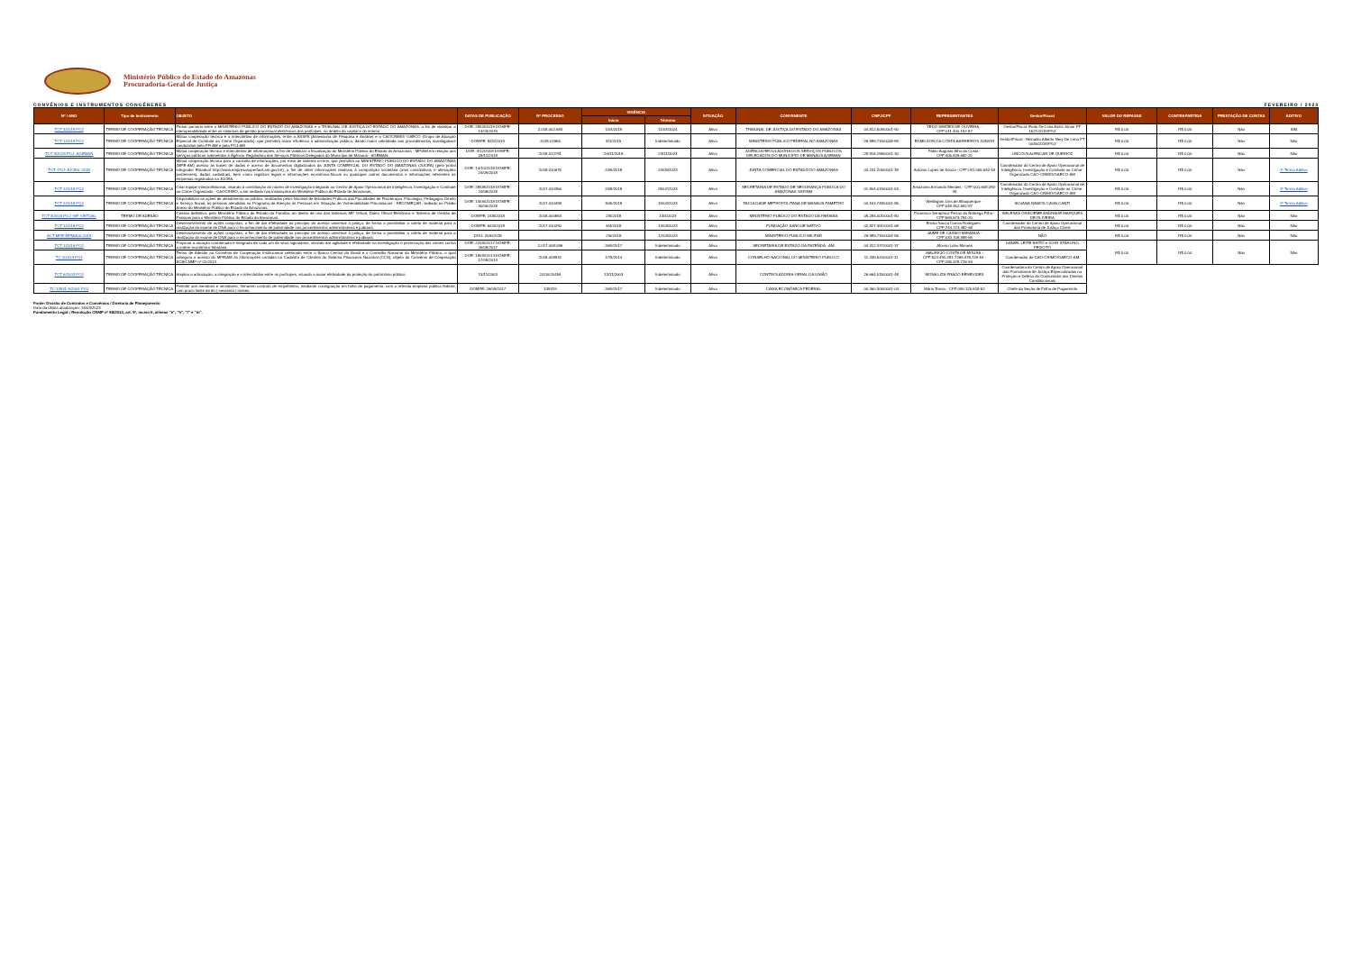Ministério Público do Estado do Amazonas
Procuradoria-Geral de Justiça
CONVÊNIOS E INSTRUMENTOS CONGÊNERES FEVEREIRO / 2023
| Nº / ANO | Tipo de Instrumento | OBJETO | DATAS DE PUBLICAÇÃO | Nº PROCESSO | VIGÊNCIA | | SITUAÇÃO | CONVENENTE | CNPJ/CPF | REPRESENTANTES | Gestor/Fiscal | VALOR DO REPASSE | CONTRAPARTIDA | PRESTAÇÃO DE CONTAS | ADITIVO |
| --- | --- | --- | --- | --- | --- | --- | --- | --- | --- | --- | --- | --- | --- | --- | --- |
| | | | | | Início | Término | | | | | | | | | |
| TCT 3/2019 PGJ | TERMO DE COOPERAÇÃO TÉCNICA | Firmar parceria entre o MINISTÉRIO PÚBLICO DO ESTADO DO AMAZONAS e o TRIBUNAL DE JUSTIÇA DO ESTADO DO AMAZONAS, a fim de viabilizar a interoperabilidade entre os sistemas de gestão processual eletrônicos dos partícipes, no âmbito da capital e do interior | DOE: 28/03/2019 DOMPE: 14/03/2019 | 2.018.002.683 | 14/3/2019 | 11/03/2024 | Ativo | TRIBUNAL DE JUSTIÇA DO ESTADO DO AMAZONAS | 04.812.509/0001-90 | YEDO SIMÕES DE OLIVEIRA, - CPF:011.400.192-87 | Gestor/Fiscal: Eudo De Lima Assis Júnior PT 1521/2019/PGJ | R$ 0,00 | R$ 0,00 | Não | SIM |
| TCT 1/2019 PGJ | TERMO DE COOPERAÇÃO TÉCNICA | Mútua cooperação técnica e o intercâmbio de informações, entre a ASSPA (Assessoria de Pesquisa e Análise) e o CAOCRIMO/ GAECO (Grupo de Atuação Especial de Combate ao Crime Organizado), que permitirá maior eficiência à administração pública, dando maior celeridade aos procedimentos investigativos conduzidos pela PR-AM e pela PGJ-AM | DOMPE: 8/01/2019 | 2018.07655 | 8/1/2019 | Indeterminado | Ativo | MINISTÉRIO PÚBLICO FEDERAL NO AMAZONAS | 26.989.715/0008-89 | EDMILSON DA COSTA BARREIROS JÚNIOR | Gestor/Fiscal : Reinaldo Alberto Nery De Lima PT 0045/2018/PGJ | R$ 0,00 | R$ 0,00 | Não | Não |
| TCT 3/2018 PGJ -AGEMAN | TERMO DE COOPERAÇÃO TÉCNICA | Mútua cooperação técnica e intercâmbio de informações, a fim de viabilizar a fiscalização do Ministério Público do Estado do Amazonas - MP/AM em relação aos serviços públicos submetidos à Agência Reguladora dos Serviços Públicos Delegados do Município de Manaus - AGEMAN. | DOE: 3/12/2018 DOMPE: 26/11/2018 | 2018.012791 | 26/11/2018 | 23/11/2023 | Ativo | AGÊNCIA REGULADORA DOS SERVIÇOS PÚBLICOS DELEGADOS DO MUNICÍPIO DE MANAUS AGEMAN | 29.916.198/0001-30 | Fábio Augusto Alho da Costa - CPF:405.828.682-20 | LINCOLN ALENCAR DE QUEIROZ | R$ 0,00 | R$ 0,00 | Não | Não |
| TCT -PGJ-JUCEA -2018 | TERMO DE COOPERAÇÃO TÉCNICA | Mútua cooperação técnica para a consulta de informações, por meio de sistema on-line, que permitirá ao MINISTÉRIO PÚBLICO DO ESTADO DO AMAZONAS (MPE-AM) acesso às bases de dados e acervo de documentos digitalizados da JUNTA COMERCIAL DO ESTADO DO AMAZONAS (JUCEA) (pelo portal integrador Estadual http://www.empresasuperfacil.am.gov.br/), a fim de obter informações relativas à composição societária (atos constitutivos e alterações posteriores), dados cadastrais, bem como registros legais e informações econômico-fiscais ou quaisquer outros documentos e informações referentes às empresas registradas na JUCEA. | DOE: 10/10/2018 DOMPE: 24/09/2018 | 2018.010675 | 24/9/2018 | 24/09/2023 | Ativo | JUNTA COMERCIAL DO ESTADO DO AMAZONAS | 04.231.205/0001-39 | Antonio Lopes de Souza - CPF:031.055.632-53 | Coordenador do Centro de Apoio Operacional de Inteligência, Investigação e Combate ao Crime-Organizado CAO-CRIMO/GAECO-AM | R$ 0,00 | R$ 0,00 | Não | 1º Termo Aditivo |
| TCT 1/2018 PGJ | TERMO DE COOPERAÇÃO TÉCNICA | Criar equipe interprofissional, visando à constituição do núcleo de investigação integrado ao Centro de Apoio Operacional de Inteligência, Investigação e Combate ao Crime Organizado - CAOCRIMO, a ser sediado nas instalações do Ministério Público do Estado do Amazonas. | DOE: 28/08/2018 DOMPE: 24/08/2018 | 2017.010356 | 24/8/2018 | 25/07/2023 | Ativo | SECRETARIA DE ESTADO DE SEGURANÇA PÚBLICA DO AMAZONAS SSP/AM | 01.804.019/0001-53 | Amazonio Armando Mendes - CPF:001.648.282-49 | Coordenador do Centro de Apoio Operacional de Inteligência, Investigação e Combate ao Crime-Organizado CAO-CRIMO/GAECO-AM | R$ 0,00 | R$ 0,00 | Não | 1º Termo Aditivo |
| TCT 2/2018 PGJ | TERMO DE COOPERAÇÃO TÉCNICA | Disponibilizar as ações de atendimento ao público, realizadas pelos Núcleos de Atividades Práticas das Faculdades de Fisioterapia, Psicologia, Pedagogia, Direito e Serviço Social, às pessoas atendidas no Programa de Atenção às Pessoas em Situação de Vulnerabilidade Psicossocial - RECOMEÇAR, sediado no Prédio Anexo do Ministério Público do Estado do Amazonas. | DOE: 14/06/2018 DOMPE: 30/05/2018 | 2017.010498 | 30/5/2018 | 19/04/2023 | Ativo | FACULDADE METROPOLITANA DE MANAUS FAMETRO | 04.153.748/0001-85 | Wellington Lins de Albuquerque - CPF:048.452.692-87 | SILVANA RAMOS CAVALCANTI | R$ 0,00 | R$ 0,00 | Não | 2º Termo Aditivo |
| TCT 3/2018 PGJ -MP VIRTUAL | TERMO DE ADESÃO | Cessão definitiva, pelo Ministério Público do Estado da Paraíba, do direito de uso dos sistemas MP Virtual, Diário Oficial Eletrônico e Sistema de Gestão de Pessoas para o Ministério Público do Estado do Amazonas. | DOMPE: 2/05/2018 | 2018.000863 | 2/5/2018 | 13/4/2023 | Ativo | MINISTÉRIO PUBLICO DO ESTADO DA PARAIBA | 09.284.001/0001-80 | Francisco Seráphico Ferraz da Nóbrega Filho - CPF:569.573.784-20 | WALESKA GRACIEME ANDRADE MARQUES DE OLIVEIRA | R$ 0,00 | R$ 0,00 | Não | Não |
| TCT 1/2018 PGJ | TERMO DE COOPERAÇÃO TÉCNICA | Desenvolvimento de ações conjuntas, a fim de dar efetividade ao princípio do acesso universal à justiça, de forma a possibilitar a coleta de material para a realização do exame de DNA para o reconhecimento de paternidade nos procedimentos administrativos e judiciais. | DOMPE: 6/04/2018 | 2017.010290 | 6/4/2018 | 14/03/2023 | Ativo | FUNDAÇÃO SANGUE NATIVO | 02.827.461/0001-68 | Ericka Souza Garcia Rodrigues - CPF:744.723.482-68 | Coordenador do Centro de Apoio Operacional das Promotoria de Justiça Cíveis | R$ 0,00 | R$ 0,00 | Não | Não |
| ACT MPE-MPMilitar-2018 | TERMO DE COOPERAÇÃO TÉCNICA | Desenvolvimento de ações conjuntas, a fim de dar efetividade ao princípio do acesso universal à justiça, de forma a possibilitar a coleta de material para a realização do exame de DNA para o reconhecimento de paternidade nos procedimentos administrativos e judiciais. | DOU: 2/05/2018 | | 2/5/2018 | 12/03/2023 | Ativo | MINISTÉRIO PUBLICO MILITAR | 26.989.715/0004-55 | JAIME DE CASSIO MIRANDA - CPF:033.708.388-69 | NÃO | R$ 0,00 | R$ 0,00 | Não | Não |
| TCT 1/2016 PGJ | TERMO DE COOPERAÇÃO TÉCNICA | Propiciar a atuação coordenada e integrada de cada um de seus signatários, visando dar agilidade e efetividade na investigação e persecução dos crimes contra a ordem econômico-tributária. | DOE: 22/09/2017 DOMPE: 26/09/2017 | 2.017.008.086 | 26/9/2017 | Indeterminado | Ativo | SECRETARIA DE ESTADO DA FAZENDA - AM | 04.312.377/0001-37 | Afonso Lobo Moraes | DANIEL LEITE BRITO e IGOR STARLING PEIXOTO | R$ 0,00 | R$ 0,00 | Não | Não |
| TC 1/2013 PGJ | TERMO DE COOPERAÇÃO TÉCNICA | Termo de Adesão ao Convênio de Cooperação Institucional celebrado entre o Banco Central do Brasil e o Conselho Nacional do Ministério Público, o qual assegura o acesso do MPE/AM às informações contidas no Cadastro de Clientes do Sistema Financeiro Nacional (CCS), objeto do Convênio de Cooperação BCB/CNMP nº 01/2013. | DOE: 18/09/2014 DOMPE: 17/09/2014 | 2018.008932 | 17/9/2014 | Indeterminado | Ativo | CONSELHO NACIONAL DO MINISTERIO PUBLICO | 11.439.520/0001-11 | MAURICIO COSTA DE MOURA - CPF:523.491.281-7265.478.726-53 - CPF:265.478.726-53 | Coordenador do CAO-CRIMO/GAECO-AM | | | | |
| TCT 6/2003 PGJ | TERMO DE COOPERAÇÃO TÉCNICA | Ampliar a articulação, a integração e o intercâmbio entre os partícipes, visando a maior efetividade da proteção do patrimônio público. | 13/11/2003 | 2020020459 | 13/11/2003 | Indeterminado | Ativo | CONTROLADORIA-GERAL DA UNIÃO | 26.664.015/0001-48 | MONA LIZA PRADO BENEVIDES | Coordenadora do Centro de Apoio Operacional das Promotorias de Justiça Especializadas na Proteção e Defesa do Consumidor dos Direitos Constitucionais | | | | |
| TC 13931-9/2004 PGJ | TERMO DE COOPERAÇÃO TÉCNICA | Permitir aos membros e servidores, firmarem contrato de empréstimo, mediante consignação em folha de pagamento, com a referida empresa pública federal, com prazo limite de 60 ( sessenta ) meses. | DOMPE: 26/09/2017 | 139319 | 26/9/2017 | Indeterminado | Ativo | CAIXA ECONÔMICA FEDERAL | 00.360.305/0001-04 | Mário Tonon - CPF:059.125.618-52 | Chefe da Seção de Folha de Pagaemnto | | | | |
Fonte: Divisão de Contratos e Convênios / Diretoria de Planejamento
Data da última atualização: 15/03/2023
Fundamento Legal:; Resolução CNMP nº 86/2012, art. 5º, inciso II, alíneas "e", "h", "l" e "m".